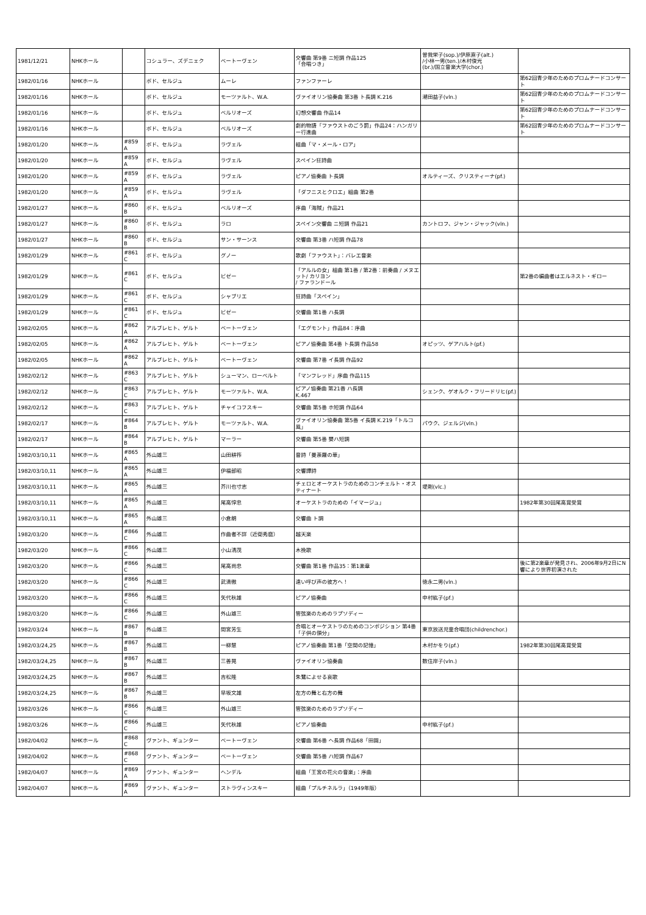| 1981/12/21 | NHKホール | | コシュラー、ズデニェク | ベートーヴェン | 交響曲 第9番 ニ短調 作品125 「合唱つき」 | 曽我栄子(sop.)/伊原直子(alt.) /小林一男(ten.)/木村俊光 (br.)/国立音楽大学(chor.) | |
| 1982/01/16 | NHKホール | | ボド、セルジュ | ムーレ | ファンファーレ | | 第62回青少年のためのプロムナードコンサート |
| 1982/01/16 | NHKホール | | ボド、セルジュ | モーツァルト、W.A. | ヴァイオリン協奏曲 第3番 ト長調 K.216 | 潮田益子(vln.) | 第62回青少年のためのプロムナードコンサート |
| 1982/01/16 | NHKホール | | ボド、セルジュ | ベルリオーズ | 幻想交響曲 作品14 | | 第62回青少年のためのプロムナードコンサート |
| 1982/01/16 | NHKホール | | ボド、セルジュ | ベルリオーズ | 劇的物語「ファウストのごう罰」作品24：ハンガリー行進曲 | | 第62回青少年のためのプロムナードコンサート |
| 1982/01/20 | NHKホール | #859 A | ボド、セルジュ | ラヴェル | 組曲「マ・メール・ロア」 | | |
| 1982/01/20 | NHKホール | #859 A | ボド、セルジュ | ラヴェル | スペイン狂詩曲 | | |
| 1982/01/20 | NHKホール | #859 A | ボド、セルジュ | ラヴェル | ピアノ協奏曲 ト長調 | オルティーズ、クリスティーナ(pf.) | |
| 1982/01/20 | NHKホール | #859 A | ボド、セルジュ | ラヴェル | 「ダフニスとクロエ」組曲 第2番 | | |
| 1982/01/27 | NHKホール | #860 B | ボド、セルジュ | ベルリオーズ | 序曲「海賊」作品21 | | |
| 1982/01/27 | NHKホール | #860 B | ボド、セルジュ | ラロ | スペイン交響曲 ニ短調 作品21 | カントロフ、ジャン・ジャック(vln.) | |
| 1982/01/27 | NHKホール | #860 B | ボド、セルジュ | サン・サーンス | 交響曲 第3番 ハ短調 作品78 | | |
| 1982/01/29 | NHKホール | #861 C | ボド、セルジュ | グノー | 歌劇「ファウスト」：バレエ音楽 | | |
| 1982/01/29 | NHKホール | #861 C | ボド、セルジュ | ビゼー | 「アルルの女」組曲 第1番 / 第2番：前奏曲 / メヌエット/ カリヨン / ファランドール | | 第2番の編曲者はエルネスト・ギロー |
| 1982/01/29 | NHKホール | #861 C | ボド、セルジュ | シャブリエ | 狂詩曲「スペイン」 | | |
| 1982/01/29 | NHKホール | #861 C | ボド、セルジュ | ビゼー | 交響曲 第1番 ハ長調 | | |
| 1982/02/05 | NHKホール | #862 A | アルブレヒト、ゲルト | ベートーヴェン | 「エグモント」作品84：序曲 | | |
| 1982/02/05 | NHKホール | #862 A | アルブレヒト、ゲルト | ベートーヴェン | ピアノ協奏曲 第4番 ト長調 作品58 | オピッツ、ゲアハルト(pf.) | |
| 1982/02/05 | NHKホール | #862 A | アルブレヒト、ゲルト | ベートーヴェン | 交響曲 第7番 イ長調 作品92 | | |
| 1982/02/12 | NHKホール | #863 C | アルブレヒト、ゲルト | シューマン、ローベルト | 「マンフレッド」序曲 作品115 | | |
| 1982/02/12 | NHKホール | #863 C | アルブレヒト、ゲルト | モーツァルト、W.A. | ピアノ協奏曲 第21番 ハ長調 K.467 | シェンク、ゲオルク・フリードリヒ(pf.) | |
| 1982/02/12 | NHKホール | #863 C | アルブレヒト、ゲルト | チャイコフスキー | 交響曲 第5番 ホ短調 作品64 | | |
| 1982/02/17 | NHKホール | #864 B | アルブレヒト、ゲルト | モーツァルト、W.A. | ヴァイオリン協奏曲 第5番 イ長調 K.219「トルコ風」 | パウク、ジェルジ(vln.) | |
| 1982/02/17 | NHKホール | #864 B | アルブレヒト、ゲルト | マーラー | 交響曲 第5番 嬰ハ短調 | | |
| 1982/03/10,11 | NHKホール | #865 A | 外山雄三 | 山田耕筰 | 音詩「曼荼羅の華」 | | |
| 1982/03/10,11 | NHKホール | #865 A | 外山雄三 | 伊福部昭 | 交響譚詩 | | |
| 1982/03/10,11 | NHKホール | #865 A | 外山雄三 | 芥川也寸志 | チェロとオーケストラのためのコンチェルト・オスティナート | 堤剛(vlc.) | |
| 1982/03/10,11 | NHKホール | #865 A | 外山雄三 | 尾高惇忠 | オーケストラのための「イマージュ」 | | 1982年第30回尾高賞受賞 |
| 1982/03/10,11 | NHKホール | #865 A | 外山雄三 | 小倉朗 | 交響曲 ト調 | | |
| 1982/03/20 | NHKホール | #866 C | 外山雄三 | 作曲者不詳（近衛秀麿） | 越天楽 | | |
| 1982/03/20 | NHKホール | #866 C | 外山雄三 | 小山清茂 | 木挽歌 | | |
| 1982/03/20 | NHKホール | #866 C | 外山雄三 | 尾高尚忠 | 交響曲 第1番 作品35：第1楽章 | | 後に第2楽章が発見され、2006年9月2日にN響により世界初演された |
| 1982/03/20 | NHKホール | #866 C | 外山雄三 | 武満徹 | 遠い呼び声の彼方へ！ | 徳永二男(vln.) | |
| 1982/03/20 | NHKホール | #866 C | 外山雄三 | 矢代秋雄 | ピアノ協奏曲 | 中村紘子(pf.) | |
| 1982/03/20 | NHKホール | #866 C | 外山雄三 | 外山雄三 | 管弦楽のためのラプソディー | | |
| 1982/03/24 | NHKホール | #867 B | 外山雄三 | 間宮芳生 | 合唱とオーケストラのためのコンポジション 第4番「子供の領分」 | 東京放送児童合唱団(childrenchor.) | |
| 1982/03/24,25 | NHKホール | #867 B | 外山雄三 | 一柳慧 | ピアノ協奏曲 第1番「空間の記憶」 | 木村かをり(pf.) | 1982年第30回尾高賞受賞 |
| 1982/03/24,25 | NHKホール | #867 B | 外山雄三 | 三善晃 | ヴァイオリン協奏曲 | 数住岸子(vln.) | |
| 1982/03/24,25 | NHKホール | #867 B | 外山雄三 | 吉松隆 | 朱鷺によせる哀歌 | | |
| 1982/03/24,25 | NHKホール | #867 B | 外山雄三 | 早坂文雄 | 左方の舞と右方の舞 | | |
| 1982/03/26 | NHKホール | #866 C | 外山雄三 | 外山雄三 | 管弦楽のためのラプソディー | | |
| 1982/03/26 | NHKホール | #866 C | 外山雄三 | 矢代秋雄 | ピアノ協奏曲 | 中村紘子(pf.) | |
| 1982/04/02 | NHKホール | #868 C | ヴァント、ギュンター | ベートーヴェン | 交響曲 第6番 ヘ長調 作品68「田園」 | | |
| 1982/04/02 | NHKホール | #868 C | ヴァント、ギュンター | ベートーヴェン | 交響曲 第5番 ハ短調 作品67 | | |
| 1982/04/07 | NHKホール | #869 A | ヴァント、ギュンター | ヘンデル | 組曲「王宮の花火の音楽」：序曲 | | |
| 1982/04/07 | NHKホール | #869 A | ヴァント、ギュンター | ストラヴィンスキー | 組曲「プルチネルラ」（1949年版） | | |